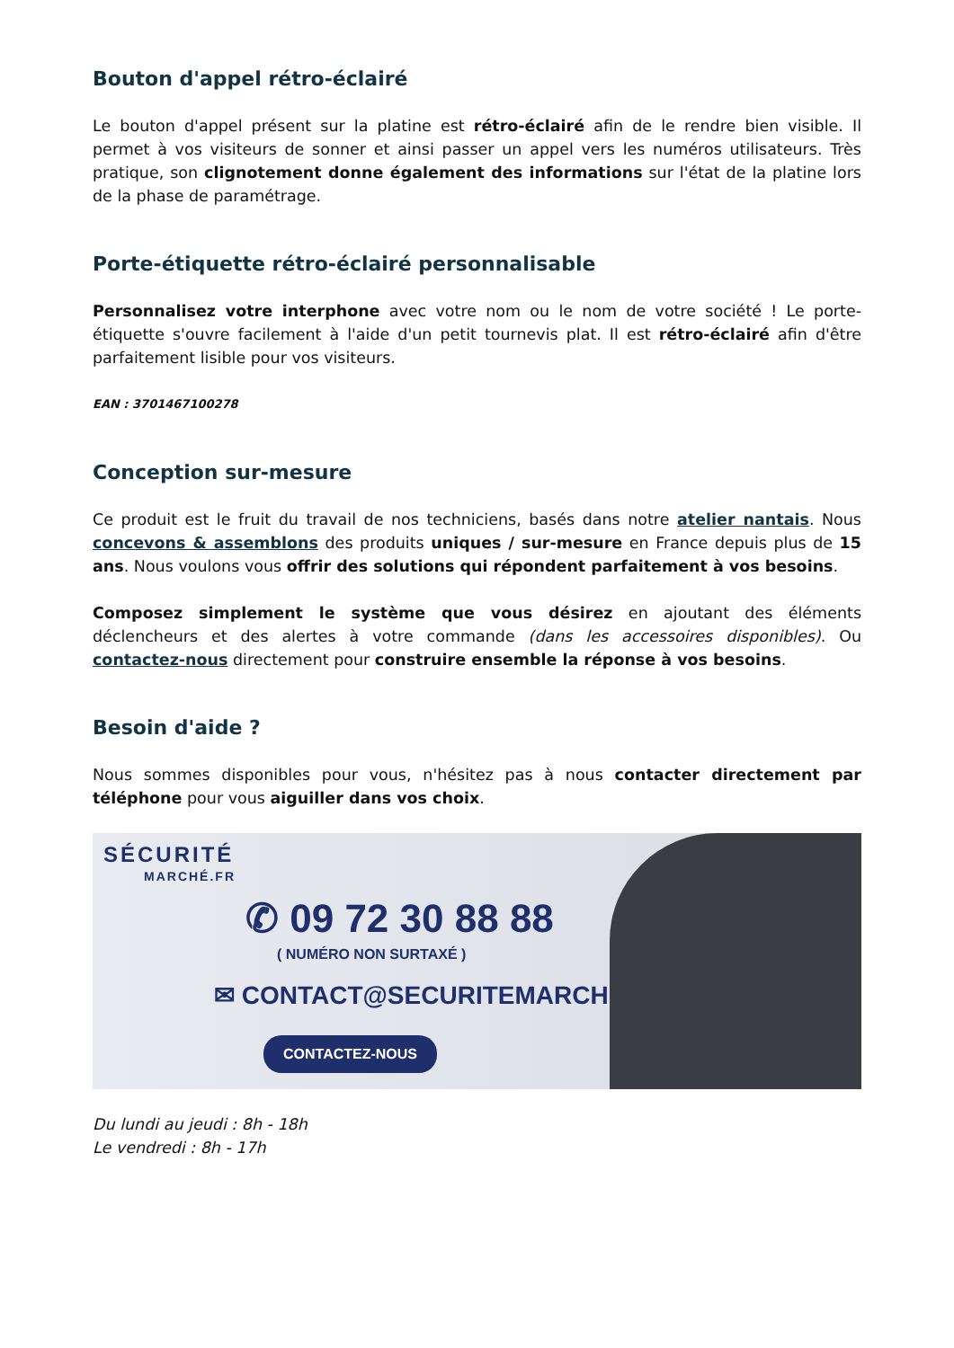Bouton d'appel rétro-éclairé
Le bouton d'appel présent sur la platine est rétro-éclairé afin de le rendre bien visible. Il permet à vos visiteurs de sonner et ainsi passer un appel vers les numéros utilisateurs. Très pratique, son clignotement donne également des informations sur l'état de la platine lors de la phase de paramétrage.
Porte-étiquette rétro-éclairé personnalisable
Personnalisez votre interphone avec votre nom ou le nom de votre société ! Le porte-étiquette s'ouvre facilement à l'aide d'un petit tournevis plat. Il est rétro-éclairé afin d'être parfaitement lisible pour vos visiteurs.
EAN : 37014671002​78
Conception sur-mesure
Ce produit est le fruit du travail de nos techniciens, basés dans notre atelier nantais. Nous concevons & assemblons des produits uniques / sur-mesure en France depuis plus de 15 ans. Nous voulons vous offrir des solutions qui répondent parfaitement à vos besoins.
Composez simplement le système que vous désirez en ajoutant des éléments déclencheurs et des alertes à votre commande (dans les accessoires disponibles). Ou contactez-nous directement pour construire ensemble la réponse à vos besoins.
Besoin d'aide ?
Nous sommes disponibles pour vous, n'hésitez pas à nous contacter directement par téléphone pour vous aiguiller dans vos choix.
SÉCURITÉ
MARCHÉ.FR
✆ 09 72 30 88 88
( NUMÉRO NON SURTAXÉ )
✉ CONTACT@SECURITEMARCHE.FR
CONTACTEZ-NOUS
Du lundi au jeudi : 8h - 18h
Le vendredi : 8h - 17h